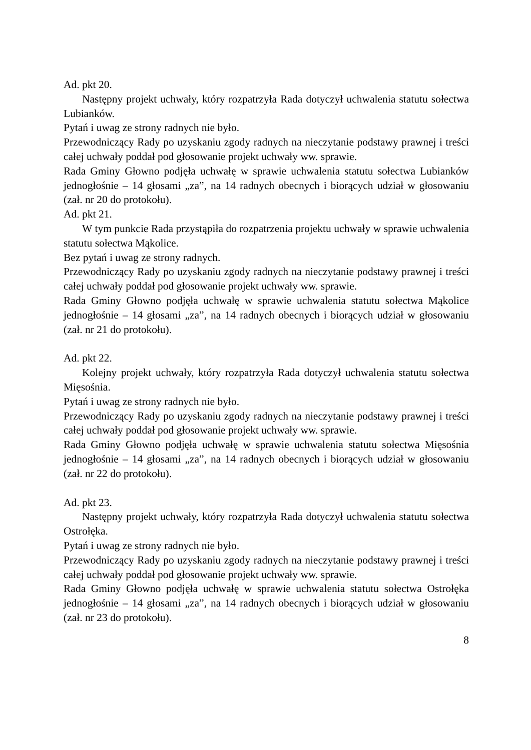Ad. pkt 20.
Następny projekt uchwały, który rozpatrzyła Rada dotyczył uchwalenia statutu sołectwa Lubianków.
Pytań i uwag ze strony radnych nie było.
Przewodniczący Rady po uzyskaniu zgody radnych na nieczytanie podstawy prawnej i treści całej uchwały poddał pod głosowanie projekt uchwały ww. sprawie.
Rada Gminy Głowno podjęła uchwałę w sprawie uchwalenia statutu sołectwa Lubianków jednogłośnie – 14 głosami „za”, na 14 radnych obecnych i biorących udział w głosowaniu (zał. nr 20 do protokołu).
Ad. pkt 21.
W tym punkcie Rada przystąpiła do rozpatrzenia projektu uchwały w sprawie uchwalenia statutu sołectwa Mąkolice.
Bez pytań i uwag ze strony radnych.
Przewodniczący Rady po uzyskaniu zgody radnych na nieczytanie podstawy prawnej i treści całej uchwały poddał pod głosowanie projekt uchwały ww. sprawie.
Rada Gminy Głowno podjęła uchwałę w sprawie uchwalenia statutu sołectwa Mąkolice jednogłośnie – 14 głosami „za”, na 14 radnych obecnych i biorących udział w głosowaniu (zał. nr 21 do protokołu).
Ad. pkt 22.
Kolejny projekt uchwały, który rozpatrzyła Rada dotyczył uchwalenia statutu sołectwa Mięsośnia.
Pytań i uwag ze strony radnych nie było.
Przewodniczący Rady po uzyskaniu zgody radnych na nieczytanie podstawy prawnej i treści całej uchwały poddał pod głosowanie projekt uchwały ww. sprawie.
Rada Gminy Głowno podjęła uchwałę w sprawie uchwalenia statutu sołectwa Mięsośnia jednogłośnie – 14 głosami „za”, na 14 radnych obecnych i biorących udział w głosowaniu (zał. nr 22 do protokołu).
Ad. pkt 23.
Następny projekt uchwały, który rozpatrzyła Rada dotyczył uchwalenia statutu sołectwa Ostrołęka.
Pytań i uwag ze strony radnych nie było.
Przewodniczący Rady po uzyskaniu zgody radnych na nieczytanie podstawy prawnej i treści całej uchwały poddał pod głosowanie projekt uchwały ww. sprawie.
Rada Gminy Głowno podjęła uchwałę w sprawie uchwalenia statutu sołectwa Ostrołęka jednogłośnie – 14 głosami „za”, na 14 radnych obecnych i biorących udział w głosowaniu (zał. nr 23 do protokołu).
8